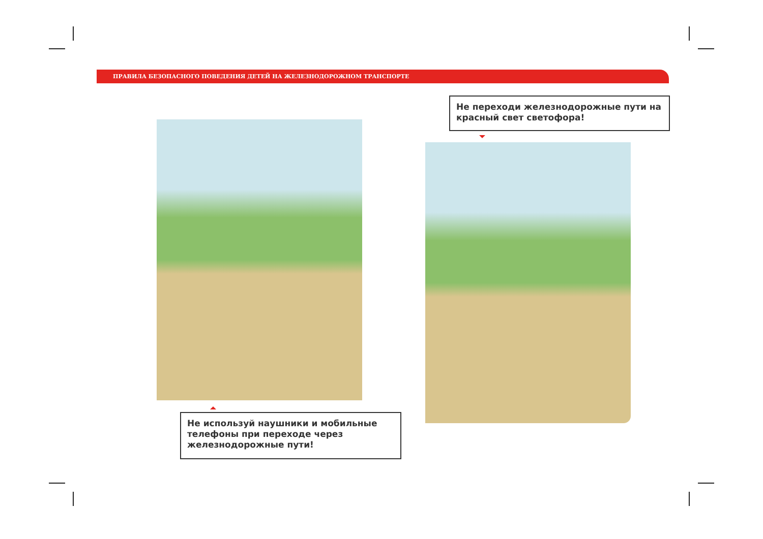ПРАВИЛА БЕЗОПАСНОГО ПОВЕДЕНИЯ ДЕТЕЙ НА ЖЕЛЕЗНОДОРОЖНОМ ТРАНСПОРТЕ
Не переходи железнодорожные пути на красный свет светофора!
Не используй наушники и мобильные телефоны при переходе через железнодорожные пути!